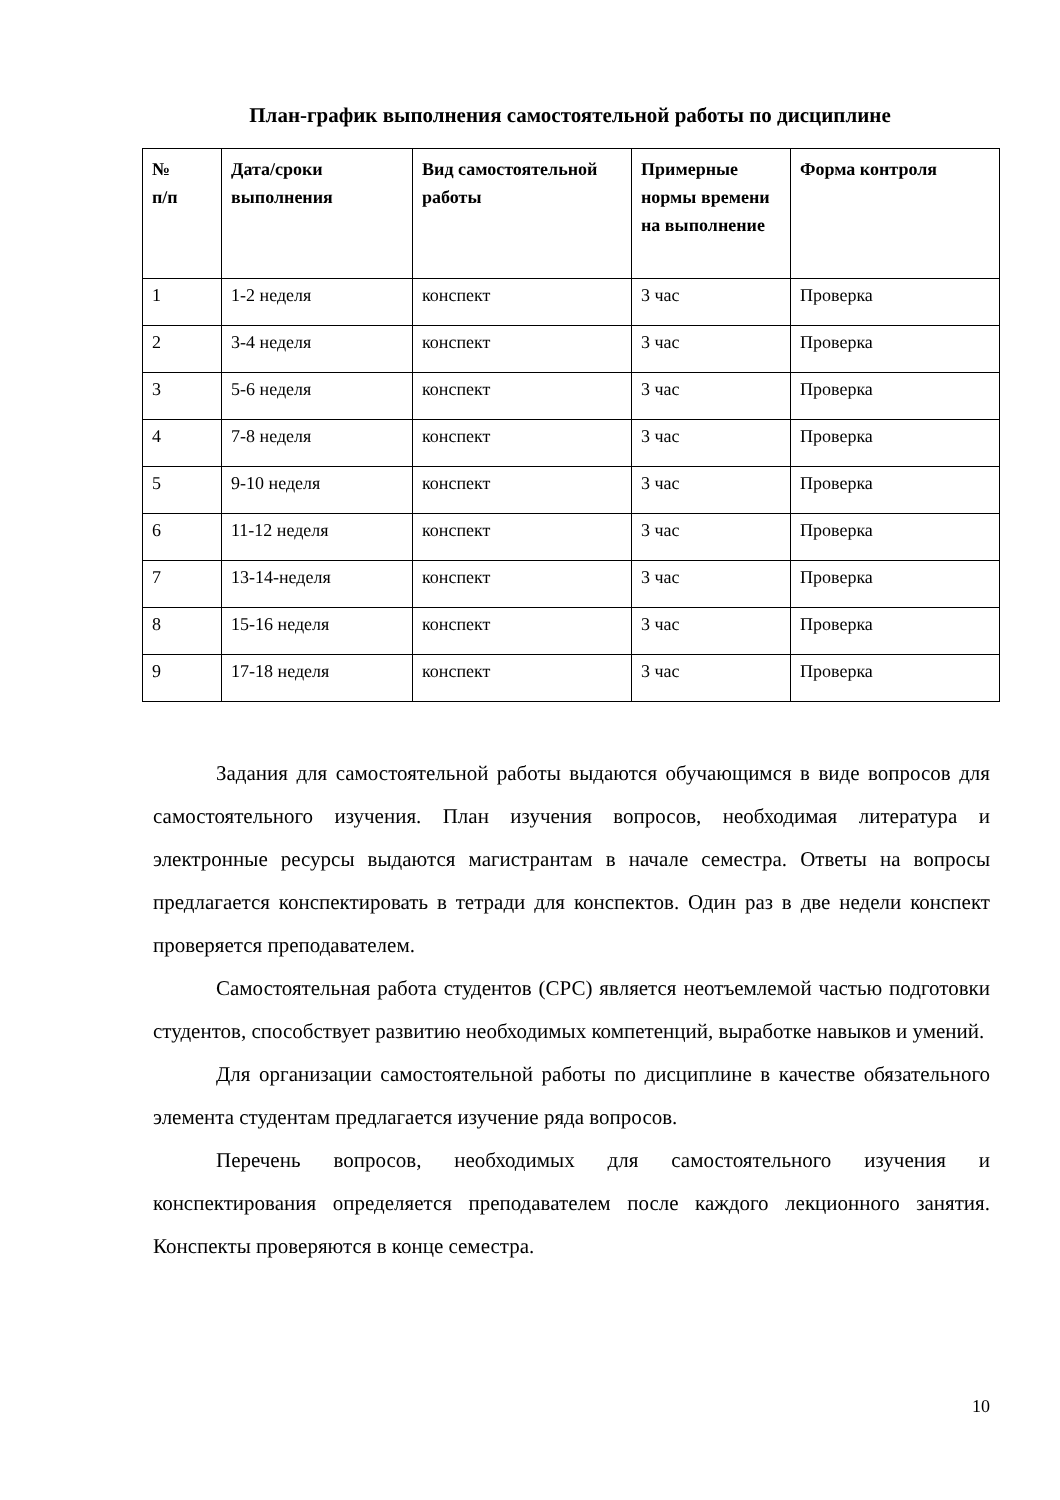План-график выполнения самостоятельной работы по дисциплине
| № п/п | Дата/сроки выполнения | Вид самостоятельной работы | Примерные нормы времени на выполнение | Форма контроля |
| --- | --- | --- | --- | --- |
| 1 | 1-2 неделя | конспект | 3 час | Проверка |
| 2 | 3-4 неделя | конспект | 3 час | Проверка |
| 3 | 5-6 неделя | конспект | 3 час | Проверка |
| 4 | 7-8 неделя | конспект | 3 час | Проверка |
| 5 | 9-10 неделя | конспект | 3 час | Проверка |
| 6 | 11-12 неделя | конспект | 3 час | Проверка |
| 7 | 13-14-неделя | конспект | 3 час | Проверка |
| 8 | 15-16 неделя | конспект | 3 час | Проверка |
| 9 | 17-18 неделя | конспект | 3 час | Проверка |
Задания для самостоятельной работы выдаются обучающимся в виде вопросов для самостоятельного изучения. План изучения вопросов, необходимая литература и электронные ресурсы выдаются магистрантам в начале семестра. Ответы на вопросы предлагается конспектировать в тетради для конспектов. Один раз в две недели конспект проверяется преподавателем.
Самостоятельная работа студентов (СРС) является неотъемлемой частью подготовки студентов, способствует развитию необходимых компетенций, выработке навыков и умений.
Для организации самостоятельной работы по дисциплине в качестве обязательного элемента студентам предлагается изучение ряда вопросов.
Перечень вопросов, необходимых для самостоятельного изучения и конспектирования определяется преподавателем после каждого лекционного занятия. Конспекты проверяются в конце семестра.
10